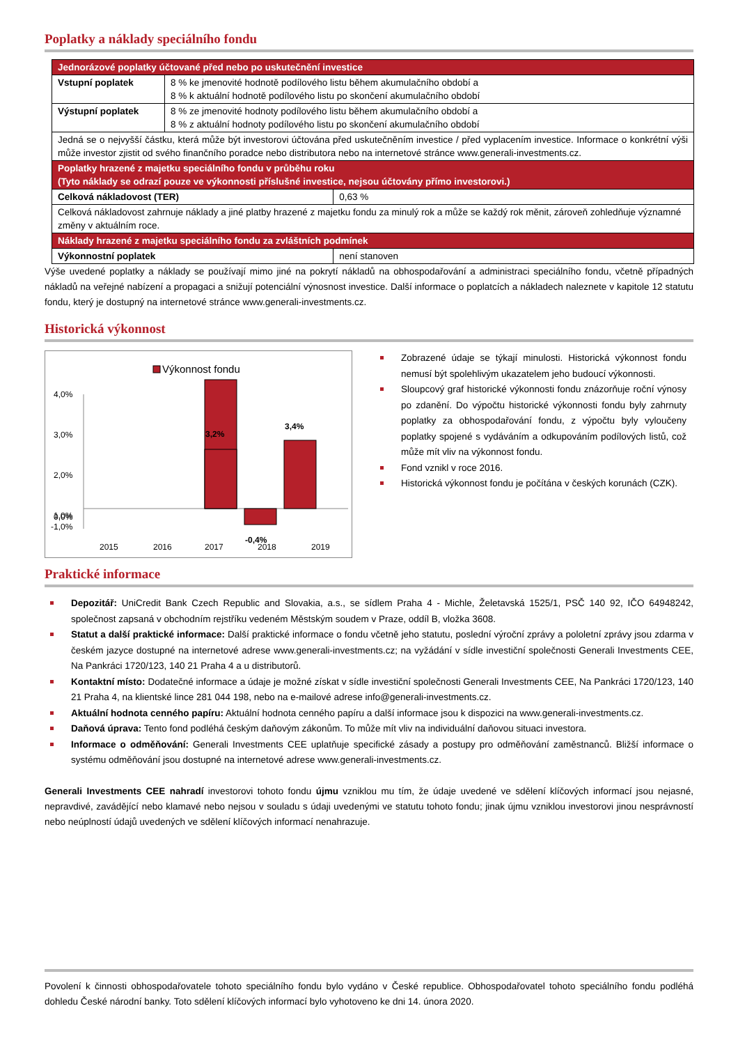Poplatky a náklady speciálního fondu
| Jednorázové poplatky účtované před nebo po uskutečnění investice | | |
| Vstupní poplatek | 8 % ke jmenovité hodnotě podílového listu během akumulačního období a 8 % k aktuální hodnotě podílového listu po skončení akumulačního období | |
| Výstupní poplatek | 8 % ze jmenovité hodnoty podílového listu během akumulačního období a 8 % z aktuální hodnoty podílového listu po skončení akumulačního období | |
| Jedná se o nejvyšší částku, která může být investorovi účtována před uskutečněním investice / před vyplacením investice. Informace o konkrétní výši může investor zjistit od svého finančního poradce nebo distributora nebo na internetové stránce www.generali-investments.cz. | | |
| Poplatky hrazené z majetku speciálního fondu v průběhu roku (Tyto náklady se odrazí pouze ve výkonnosti příslušné investice, nejsou účtovány přímo investorovi.) | | |
| Celková nákladovost (TER) | | 0,63 % |
| Celková nákladovost zahrnuje náklady a jiné platby hrazené z majetku fondu za minulý rok a může se každý rok měnit, zároveň zohledňuje významné změny v aktuálním roce. | | |
| Náklady hrazené z majetku speciálního fondu za zvláštních podmínek | | |
| Výkonnostní poplatek | | není stanoven |
Výše uvedené poplatky a náklady se používají mimo jiné na pokrytí nákladů na obhospodařování a administraci speciálního fondu, včetně případných nákladů na veřejné nabízení a propagaci a snižují potenciální výnosnost investice. Další informace o poplatcích a nákladech naleznete v kapitole 12 statutu fondu, který je dostupný na internetové stránce www.generali-investments.cz.
Historická výkonnost
Výkonnost fondu
4,0%
3,0%
2,0%
1,0%
0,0%
-1,0%
3,2%
3,4%
-0,4%
2015
2016
2017
2018
2019
Zobrazené údaje se týkají minulosti. Historická výkonnost fondu nemusí být spolehlivým ukazatelem jeho budoucí výkonnosti.
Sloupcový graf historické výkonnosti fondu znázorňuje roční výnosy po zdanění. Do výpočtu historické výkonnosti fondu byly zahrnuty poplatky za obhospodařování fondu, z výpočtu byly vyloučeny poplatky spojené s vydáváním a odkupováním podílových listů, což může mít vliv na výkonnost fondu.
Fond vznikl v roce 2016.
Historická výkonnost fondu je počítána v českých korunách (CZK).
Praktické informace
Depozitář: UniCredit Bank Czech Republic and Slovakia, a.s., se sídlem Praha 4 - Michle, Želetavská 1525/1, PSČ 140 92, IČO 64948242, společnost zapsaná v obchodním rejstříku vedeném Městským soudem v Praze, oddíl B, vložka 3608.
Statut a další praktické informace: Další praktické informace o fondu včetně jeho statutu, poslední výroční zprávy a pololetní zprávy jsou zdarma v českém jazyce dostupné na internetové adrese www.generali-investments.cz; na vyžádání v sídle investiční společnosti Generali Investments CEE, Na Pankráci 1720/123, 140 21 Praha 4 a u distributorů.
Kontaktní místo: Dodatečné informace a údaje je možné získat v sídle investiční společnosti Generali Investments CEE, Na Pankráci 1720/123, 140 21 Praha 4, na klientské lince 281 044 198, nebo na e-mailové adrese info@generali-investments.cz.
Aktuální hodnota cenného papíru: Aktuální hodnota cenného papíru a další informace jsou k dispozici na www.generali-investments.cz.
Daňová úprava: Tento fond podléhá českým daňovým zákonům. To může mít vliv na individuální daňovou situaci investora.
Informace o odměňování: Generali Investments CEE uplatňuje specifické zásady a postupy pro odměňování zaměstnanců. Bližší informace o systému odměňování jsou dostupné na internetové adrese www.generali-investments.cz.
Generali Investments CEE nahradí investorovi tohoto fondu újmu vzniklou mu tím, že údaje uvedené ve sdělení klíčových informací jsou nejasné, nepravdivé, zavádějící nebo klamavé nebo nejsou v souladu s údaji uvedenými ve statutu tohoto fondu; jinak újmu vzniklou investorovi jinou nesprávností nebo neúplností údajů uvedených ve sdělení klíčových informací nenahrazuje.
Povolení k činnosti obhospodařovatele tohoto speciálního fondu bylo vydáno v České republice. Obhospodařovatel tohoto speciálního fondu podléhá dohledu České národní banky. Toto sdělení klíčových informací bylo vyhotoveno ke dni 14. února 2020.